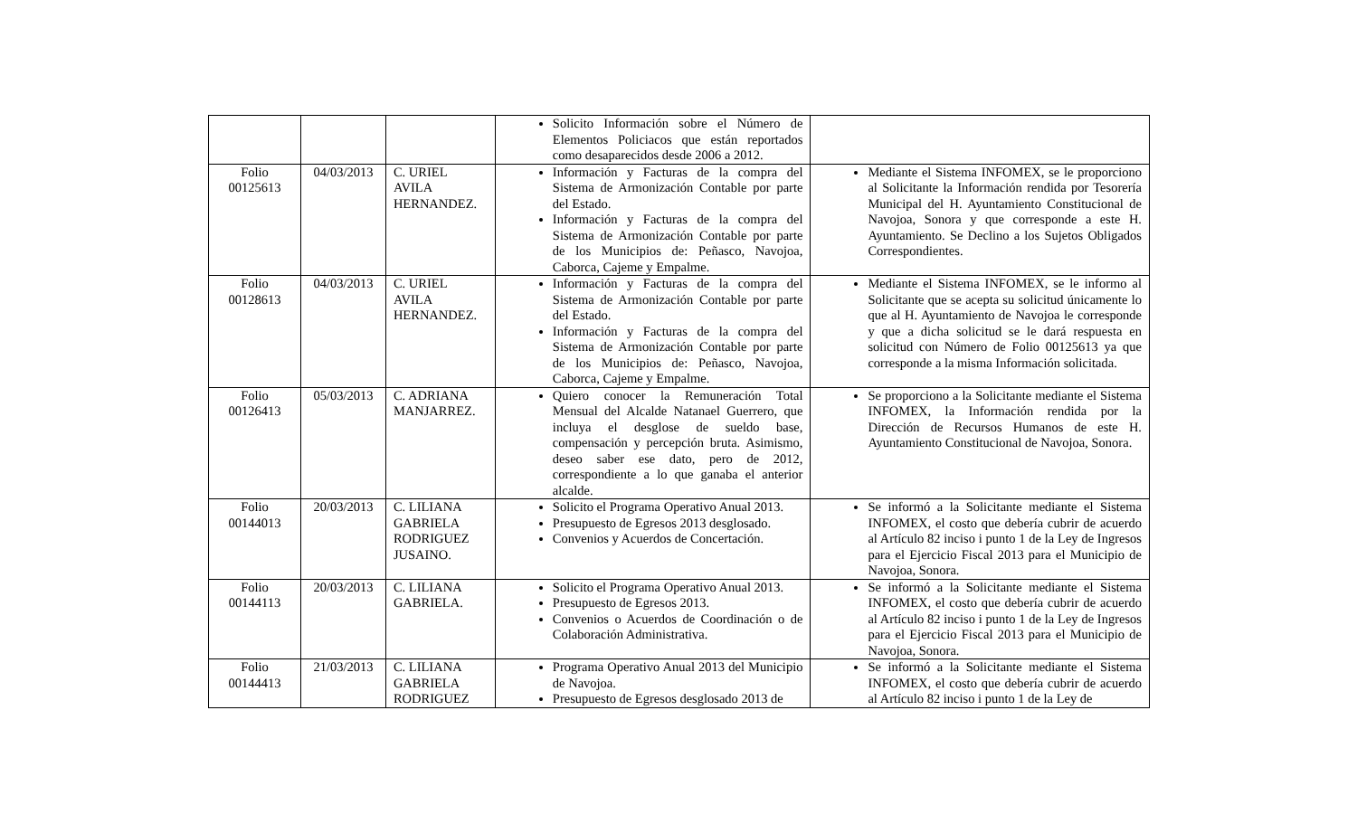| | | | Solicito Información sobre el Número de Elementos Policiacos que están reportados como desaparecidos desde 2006 a 2012. | |
| Folio 00125613 | 04/03/2013 | C. URIEL AVILA HERNANDEZ. | Información y Facturas de la compra del Sistema de Armonización Contable por parte del Estado. Información y Facturas de la compra del Sistema de Armonización Contable por parte de los Municipios de: Peñasco, Navojoa, Caborca, Cajeme y Empalme. | Mediante el Sistema INFOMEX, se le proporciono al Solicitante la Información rendida por Tesorería Municipal del H. Ayuntamiento Constitucional de Navojoa, Sonora y que corresponde a este H. Ayuntamiento. Se Declino a los Sujetos Obligados Correspondientes. |
| Folio 00128613 | 04/03/2013 | C. URIEL AVILA HERNANDEZ. | Información y Facturas de la compra del Sistema de Armonización Contable por parte del Estado. Información y Facturas de la compra del Sistema de Armonización Contable por parte de los Municipios de: Peñasco, Navojoa, Caborca, Cajeme y Empalme. | Mediante el Sistema INFOMEX, se le informo al Solicitante que se acepta su solicitud únicamente lo que al H. Ayuntamiento de Navojoa le corresponde y que a dicha solicitud se le dará respuesta en solicitud con Número de Folio 00125613 ya que corresponde a la misma Información solicitada. |
| Folio 00126413 | 05/03/2013 | C. ADRIANA MANJARREZ. | Quiero conocer la Remuneración Total Mensual del Alcalde Natanael Guerrero, que incluya el desglose de sueldo base, compensación y percepción bruta. Asimismo, deseo saber ese dato, pero de 2012, correspondiente a lo que ganaba el anterior alcalde. | Se proporciono a la Solicitante mediante el Sistema INFOMEX, la Información rendida por la Dirección de Recursos Humanos de este H. Ayuntamiento Constitucional de Navojoa, Sonora. |
| Folio 00144013 | 20/03/2013 | C. LILIANA GABRIELA RODRIGUEZ JUSAINO. | Solicito el Programa Operativo Anual 2013. Presupuesto de Egresos 2013 desglosado. Convenios y Acuerdos de Concertación. | Se informó a la Solicitante mediante el Sistema INFOMEX, el costo que debería cubrir de acuerdo al Artículo 82 inciso i punto 1 de la Ley de Ingresos para el Ejercicio Fiscal 2013 para el Municipio de Navojoa, Sonora. |
| Folio 00144113 | 20/03/2013 | C. LILIANA GABRIELA. | Solicito el Programa Operativo Anual 2013. Presupuesto de Egresos 2013. Convenios o Acuerdos de Coordinación o de Colaboración Administrativa. | Se informó a la Solicitante mediante el Sistema INFOMEX, el costo que debería cubrir de acuerdo al Artículo 82 inciso i punto 1 de la Ley de Ingresos para el Ejercicio Fiscal 2013 para el Municipio de Navojoa, Sonora. |
| Folio 00144413 | 21/03/2013 | C. LILIANA GABRIELA RODRIGUEZ | Programa Operativo Anual 2013 del Municipio de Navojoa. Presupuesto de Egresos desglosado 2013 de | Se informó a la Solicitante mediante el Sistema INFOMEX, el costo que debería cubrir de acuerdo al Artículo 82 inciso i punto 1 de la Ley de |